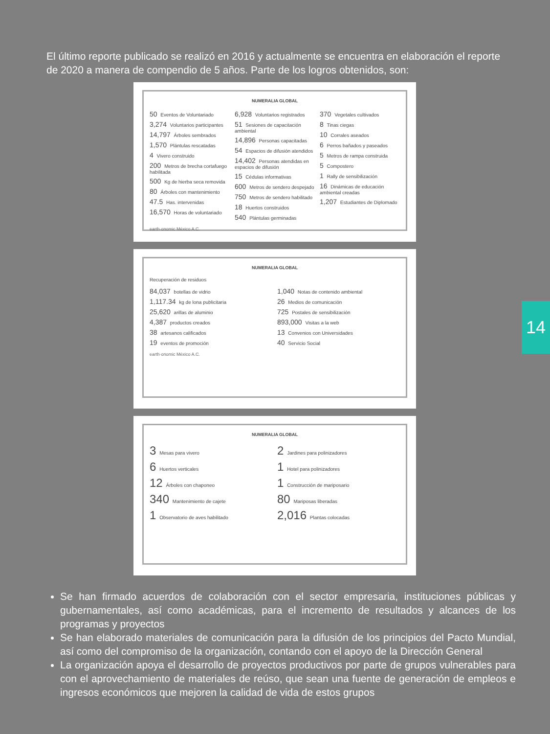El último reporte publicado se realizó en 2016 y actualmente se encuentra en elaboración el reporte de 2020 a manera de compendio de 5 años. Parte de los logros obtenidos, son:
NUMERALIA GLOBAL
50 Eventos de Voluntariado
3,274 Voluntarios participantes
14,797 Árboles sembrados
1,570 Plántulas rescatadas
4 Vivero construido
200 Metros de brecha cortafuego habilitada
500 Kg de hierba seca removida
80 Árboles con mantenimiento
47.5 Has. intervenidas
16,570 Horas de voluntariado
6,928 Voluntarios registrados
51 Sesiones de capacitación ambiental
14,896 Personas capacitadas
54 Espacios de difusión atendidos
14,402 Personas atendidas en espacios de difusión
15 Cédulas informativas
600 Metros de sendero despejado
750 Metros de sendero habilitado
18 Huertos construidos
540 Plántulas germinadas
370 Vegetales cultivados
8 Tinas ciegas
10 Corrales aseados
6 Perros bañados y paseados
5 Metros de rampa construida
5 Compostero
1 Rally de sensibilización
16 Dinámicas de educación ambiental creadas
1,207 Estudiantes de Diplomado
earth·onomic México A.C.
NUMERALIA GLOBAL
Recuperación de residuos
84,037 botellas de vidrio
1,117.34 kg de lona publicitaria
25,620 arillas de aluminio
4,387 productos creados
38 artesanos calificados
19 eventos de promoción
1,040 Notas de contenido ambiental
26 Medios de comunicación
725 Postales de sensibilización
893,000 Visitas a la web
13 Convenios con Universidades
40 Servicio Social
earth·onomic México A.C.
NUMERALIA GLOBAL
3 Mesas para vivero
6 Huertos verticales
12 Árboles con chaponeo
340 Mantenimiento de cajete
1 Observatorio de aves habilitado
2 Jardines para polinizadores
1 Hotel para polinizadores
1 Construcción de mariposario
80 Mariposas liberadas
2,016 Plantas colocadas
14
Se han firmado acuerdos de colaboración con el sector empresaria, instituciones públicas y gubernamentales, así como académicas, para el incremento de resultados y alcances de los programas y proyectos
Se han elaborado materiales de comunicación para la difusión de los principios del Pacto Mundial, así como del compromiso de la organización, contando con el apoyo de la Dirección General
La organización apoya el desarrollo de proyectos productivos por parte de grupos vulnerables para con el aprovechamiento de materiales de reúso, que sean una fuente de generación de empleos e ingresos económicos que mejoren la calidad de vida de estos grupos